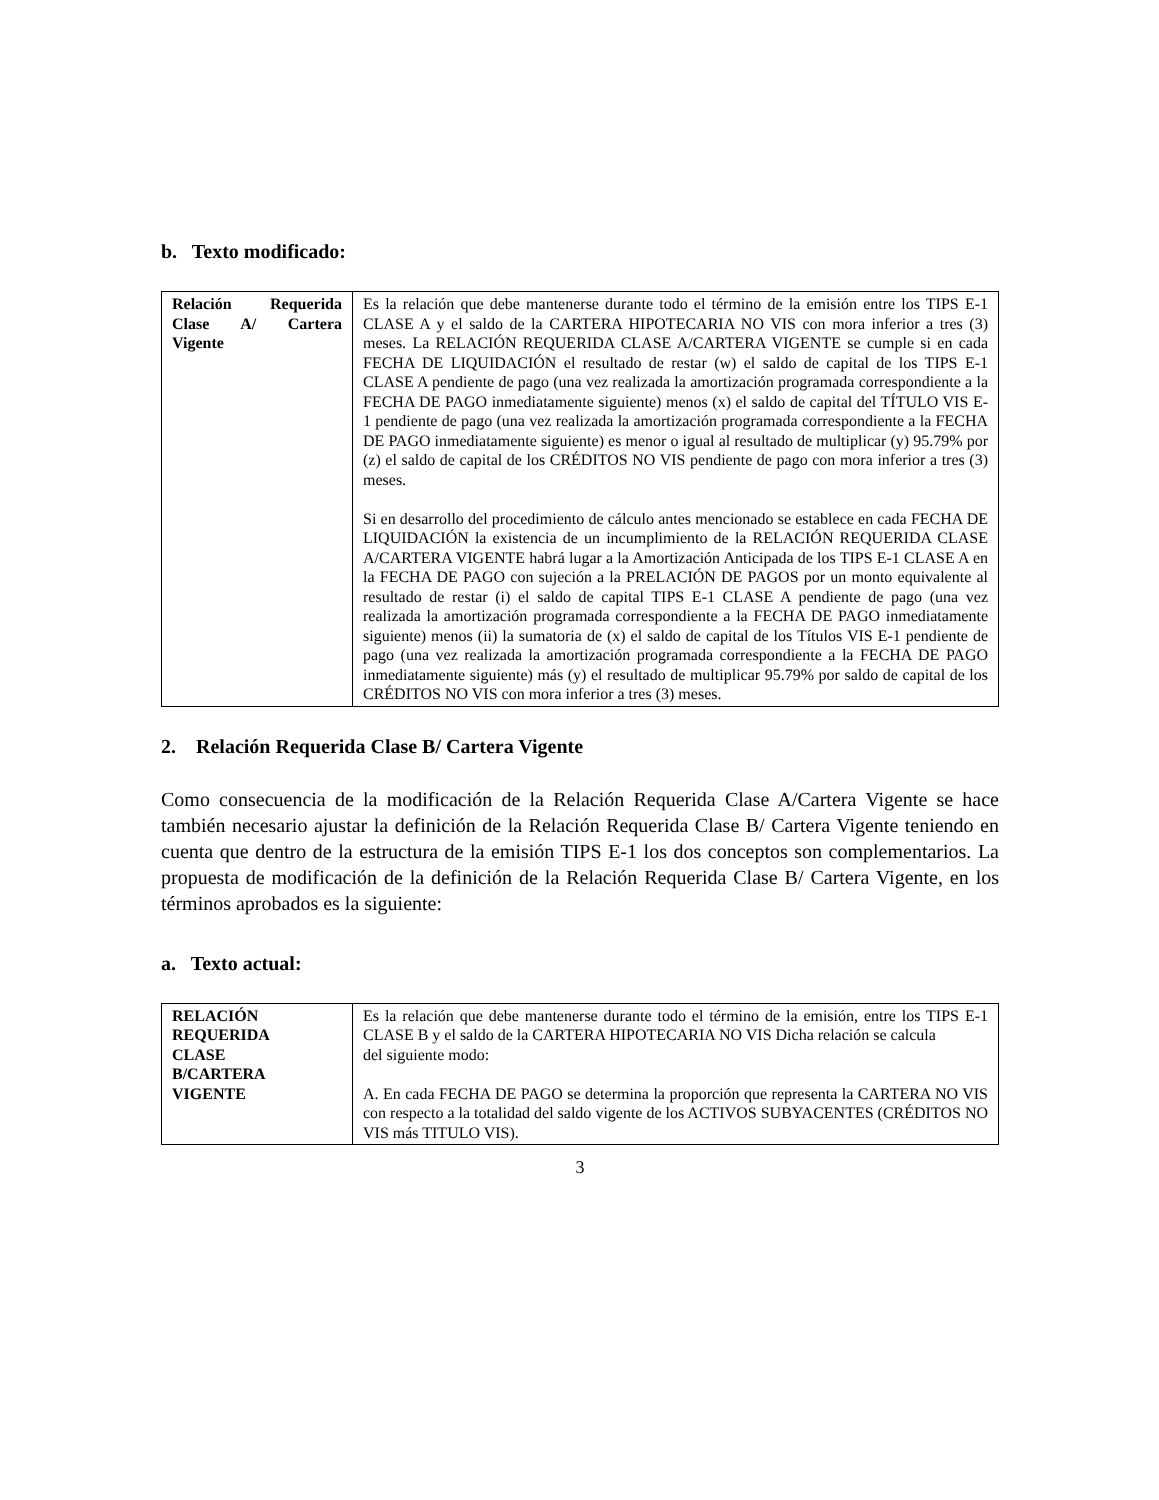b. Texto modificado:
| Relación Requerida Clase A/ Cartera Vigente | Es la relación que debe mantenerse durante todo el término de la emisión entre los TIPS E-1 CLASE A y el saldo de la CARTERA HIPOTECARIA NO VIS con mora inferior a tres (3) meses. La RELACIÓN REQUERIDA CLASE A/CARTERA VIGENTE se cumple si en cada FECHA DE LIQUIDACIÓN el resultado de restar (w) el saldo de capital de los TIPS E-1 CLASE A pendiente de pago (una vez realizada la amortización programada correspondiente a la FECHA DE PAGO inmediatamente siguiente) menos (x) el saldo de capital del TÍTULO VIS E-1 pendiente de pago (una vez realizada la amortización programada correspondiente a la FECHA DE PAGO inmediatamente siguiente) es menor o igual al resultado de multiplicar (y) 95.79% por (z) el saldo de capital de los CRÉDITOS NO VIS pendiente de pago con mora inferior a tres (3) meses. Si en desarrollo del procedimiento de cálculo antes mencionado se establece en cada FECHA DE LIQUIDACIÓN la existencia de un incumplimiento de la RELACIÓN REQUERIDA CLASE A/CARTERA VIGENTE habrá lugar a la Amortización Anticipada de los TIPS E-1 CLASE A en la FECHA DE PAGO con sujeción a la PRELACIÓN DE PAGOS por un monto equivalente al resultado de restar (i) el saldo de capital TIPS E-1 CLASE A pendiente de pago (una vez realizada la amortización programada correspondiente a la FECHA DE PAGO inmediatamente siguiente) menos (ii) la sumatoria de (x) el saldo de capital de los Títulos VIS E-1 pendiente de pago (una vez realizada la amortización programada correspondiente a la FECHA DE PAGO inmediatamente siguiente) más (y) el resultado de multiplicar 95.79% por saldo de capital de los CRÉDITOS NO VIS con mora inferior a tres (3) meses. |
2. Relación Requerida Clase B/ Cartera Vigente
Como consecuencia de la modificación de la Relación Requerida Clase A/Cartera Vigente se hace también necesario ajustar la definición de la Relación Requerida Clase B/ Cartera Vigente teniendo en cuenta que dentro de la estructura de la emisión TIPS E-1 los dos conceptos son complementarios. La propuesta de modificación de la definición de la Relación Requerida Clase B/ Cartera Vigente, en los términos aprobados es la siguiente:
a. Texto actual:
| RELACIÓN REQUERIDA CLASE B/CARTERA VIGENTE | Es la relación que debe mantenerse durante todo el término de la emisión, entre los TIPS E-1 CLASE B y el saldo de la CARTERA HIPOTECARIA NO VIS Dicha relación se calcula del siguiente modo: A. En cada FECHA DE PAGO se determina la proporción que representa la CARTERA NO VIS con respecto a la totalidad del saldo vigente de los ACTIVOS SUBYACENTES (CRÉDITOS NO VIS más TITULO VIS). |
3